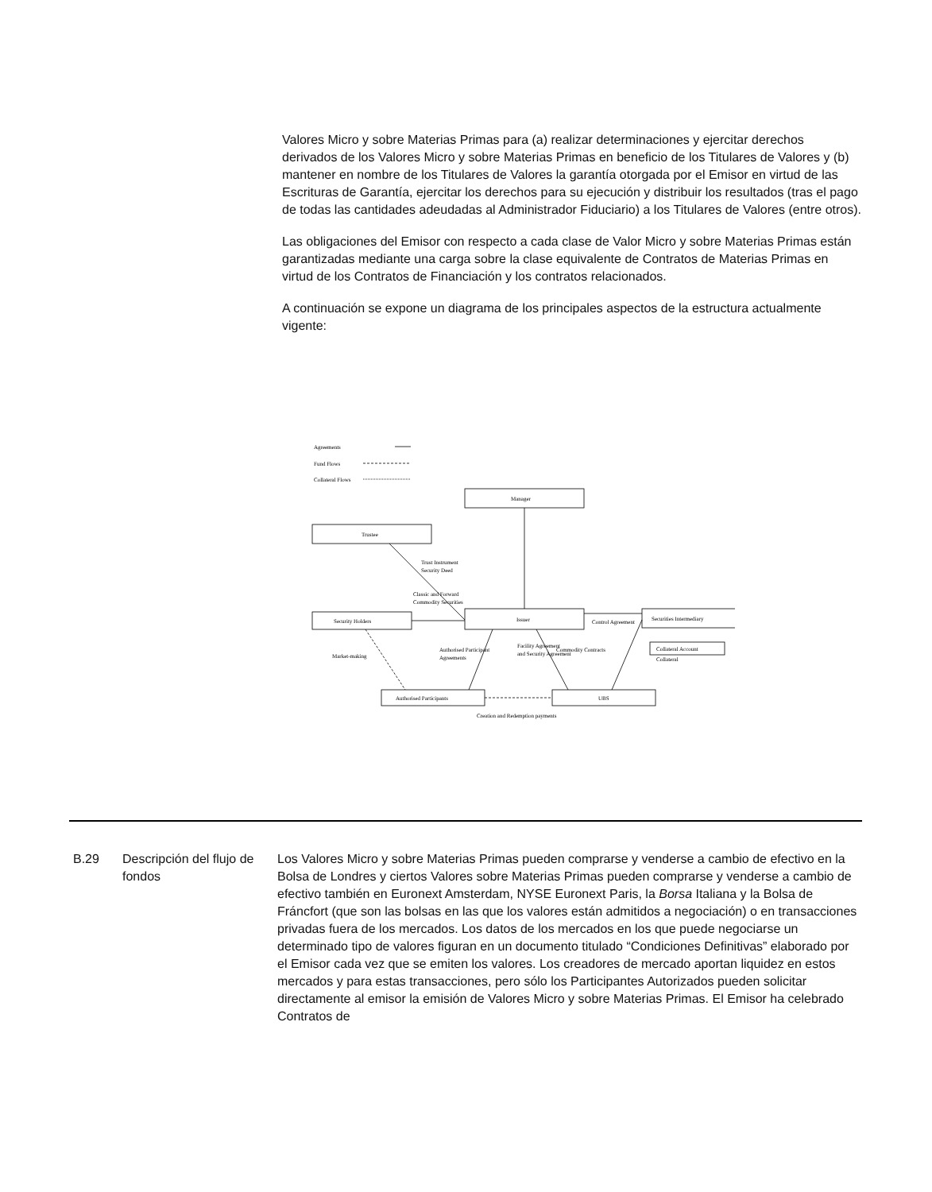Valores Micro y sobre Materias Primas para (a) realizar determinaciones y ejercitar derechos derivados de los Valores Micro y sobre Materias Primas en beneficio de los Titulares de Valores y (b) mantener en nombre de los Titulares de Valores la garantía otorgada por el Emisor en virtud de las Escrituras de Garantía, ejercitar los derechos para su ejecución y distribuir los resultados (tras el pago de todas las cantidades adeudadas al Administrador Fiduciario) a los Titulares de Valores (entre otros).
Las obligaciones del Emisor con respecto a cada clase de Valor Micro y sobre Materias Primas están garantizadas mediante una carga sobre la clase equivalente de Contratos de Materias Primas en virtud de los Contratos de Financiación y los contratos relacionados.
A continuación se expone un diagrama de los principales aspectos de la estructura actualmente vigente:
Agreements
Fund Flows
Collateral Flows
Manager
Trustee
Security Holders
Issuer
Securities Intermediary
Collateral Account
Authorised Participants
UBS
Trust Instrument
Security Deed
Classic and Forward
Commodity Securities
Control Agreement
Collateral
Market-making
Authorised Participant
Agreements
Facility Agreement
and Security Agreement
Commodity Contracts
Creation and Redemption payments
B.29 Descripción del flujo de fondos
Los Valores Micro y sobre Materias Primas pueden comprarse y venderse a cambio de efectivo en la Bolsa de Londres y ciertos Valores sobre Materias Primas pueden comprarse y venderse a cambio de efectivo también en Euronext Amsterdam, NYSE Euronext Paris, la Borsa Italiana y la Bolsa de Fráncfort (que son las bolsas en las que los valores están admitidos a negociación) o en transacciones privadas fuera de los mercados. Los datos de los mercados en los que puede negociarse un determinado tipo de valores figuran en un documento titulado “Condiciones Definitivas” elaborado por el Emisor cada vez que se emiten los valores. Los creadores de mercado aportan liquidez en estos mercados y para estas transacciones, pero sólo los Participantes Autorizados pueden solicitar directamente al emisor la emisión de Valores Micro y sobre Materias Primas. El Emisor ha celebrado Contratos de